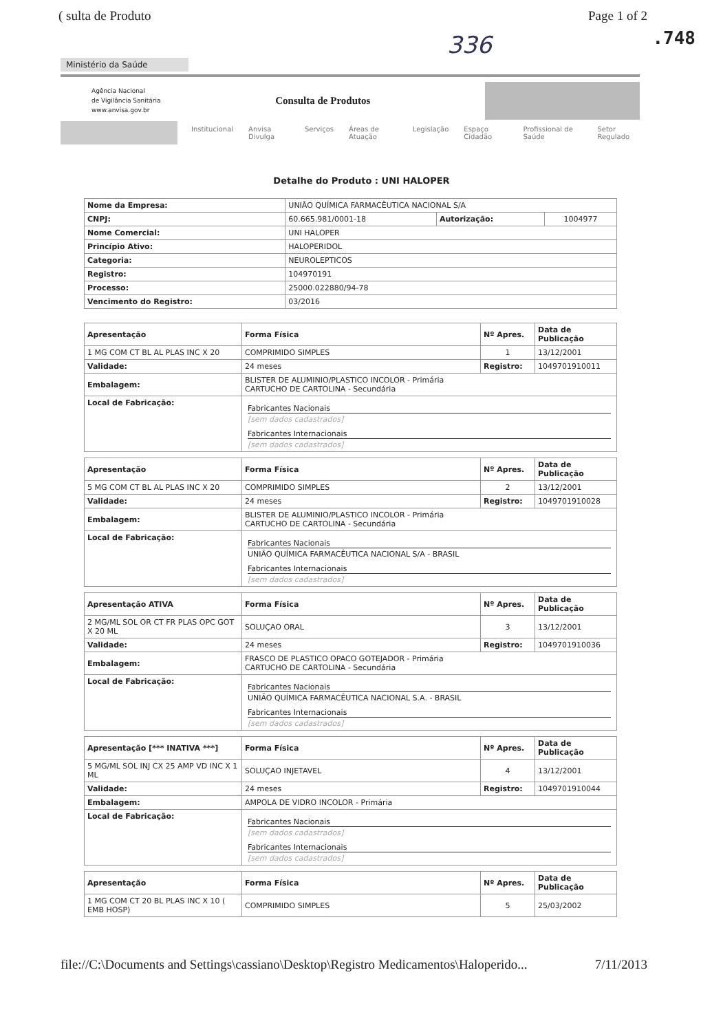( sulta de Produto Page 1 of 2
.748 336
Ministério da Saúde
Agência Nacional
de Vigilância Sanitária
www.anvisa.gov.br
Consulta de Produtos
Institucional Anvisa Divulga Serviços Áreas de Atuação Legislação Espaço Cidadão Profissional de Saúde Setor Regulado
Detalhe do Produto : UNI HALOPER
| Nome da Empresa: | UNIÃO QUÍMICA FARMACÊUTICA NACIONAL S/A | | |
| CNPJ: | 60.665.981/0001-18 | Autorização: | 1004977 |
| Nome Comercial: | UNI HALOPER | | |
| Princípio Ativo: | HALOPERIDOL | | |
| Categoria: | NEUROLEPTICOS | | |
| Registro: | 104970191 | | |
| Processo: | 25000.022880/94-78 | | |
| Vencimento do Registro: | 03/2016 | | |
| Apresentação | Forma Física | Nº Apres. | Data de Publicação |
| --- | --- | --- | --- |
| 1 MG COM CT BL AL PLAS INC X 20 | COMPRIMIDO SIMPLES | 1 | 13/12/2001 |
| Validade: | 24 meses | Registro: | 1049701910011 |
| Embalagem: | BLISTER DE ALUMINIO/PLASTICO INCOLOR - Primária CARTUCHO DE CARTOLINA - Secundária | | |
| Local de Fabricação: | Fabricantes Nacionais [sem dados cadastrados] Fabricantes Internacionais [sem dados cadastrados] | | |
| Apresentação | Forma Física | Nº Apres. | Data de Publicação |
| --- | --- | --- | --- |
| 5 MG COM CT BL AL PLAS INC X 20 | COMPRIMIDO SIMPLES | 2 | 13/12/2001 |
| Validade: | 24 meses | Registro: | 1049701910028 |
| Embalagem: | BLISTER DE ALUMINIO/PLASTICO INCOLOR - Primária CARTUCHO DE CARTOLINA - Secundária | | |
| Local de Fabricação: | Fabricantes Nacionais UNIÃO QUÍMICA FARMACÊUTICA NACIONAL S/A - BRASIL Fabricantes Internacionais [sem dados cadastrados] | | |
| Apresentação ATIVA | Forma Física | Nº Apres. | Data de Publicação |
| --- | --- | --- | --- |
| 2 MG/ML SOL OR CT FR PLAS OPC GOT X 20 ML | SOLUÇAO ORAL | 3 | 13/12/2001 |
| Validade: | 24 meses | Registro: | 1049701910036 |
| Embalagem: | FRASCO DE PLASTICO OPACO GOTEJADOR - Primária CARTUCHO DE CARTOLINA - Secundária | | |
| Local de Fabricação: | Fabricantes Nacionais UNIÃO QUÍMICA FARMACÊUTICA NACIONAL S.A. - BRASIL Fabricantes Internacionais [sem dados cadastrados] | | |
| Apresentação [*** INATIVA ***] | Forma Física | Nº Apres. | Data de Publicação |
| --- | --- | --- | --- |
| 5 MG/ML SOL INJ CX 25 AMP VD INC X 1 ML | SOLUÇAO INJETAVEL | 4 | 13/12/2001 |
| Validade: | 24 meses | Registro: | 1049701910044 |
| Embalagem: | AMPOLA DE VIDRO INCOLOR - Primária | | |
| Local de Fabricação: | Fabricantes Nacionais [sem dados cadastrados] Fabricantes Internacionais [sem dados cadastrados] | | |
| Apresentação | Forma Física | Nº Apres. | Data de Publicação |
| --- | --- | --- | --- |
| 1 MG COM CT 20 BL PLAS INC X 10 ( EMB HOSP) | COMPRIMIDO SIMPLES | 5 | 25/03/2002 |
file://C:\Documents and Settings\cassiano\Desktop\Registro Medicamentos\Haloperido... 7/11/2013